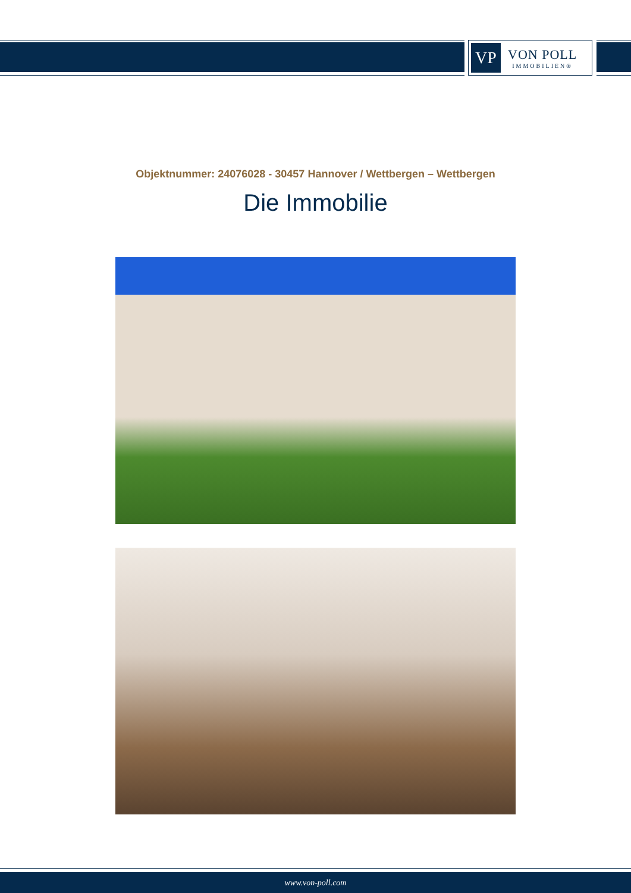VP
VON POLL
IMMOBILIEN®
Objektnummer: 24076028 - 30457 Hannover / Wettbergen – Wettbergen
Die Immobilie
www.von-poll.com